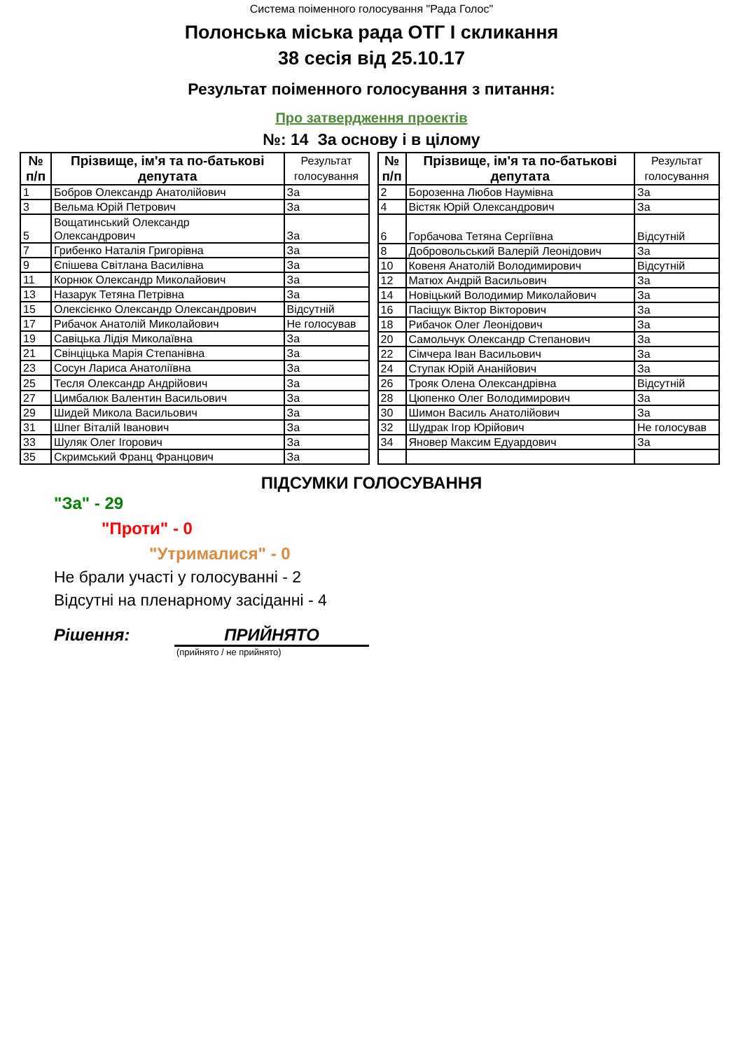Система поіменного голосування "Рада Голос"
Полонська міська рада ОТГ І скликання
38 сесія від 25.10.17
Результат поіменного голосування з питання:
Про затвердження проектів
№: 14 За основу і в цілому
| № п/п | Прізвище, ім'я та по-батькові депутата | Результат голосування |
| --- | --- | --- |
| 1 | Бобров Олександр Анатолійович | За |
| 3 | Вельма Юрій Петрович | За |
| 5 | Вощатинський Олександр Олександрович | За |
| 7 | Грибенко Наталія Григорівна | За |
| 9 | Єпішева Світлана Василівна | За |
| 11 | Корнюк Олександр Миколайович | За |
| 13 | Назарук Тетяна Петрівна | За |
| 15 | Олексієнко Олександр Олександрович | Відсутній |
| 17 | Рибачок Анатолій Миколайович | Не голосував |
| 19 | Савіцька Лідія Миколаївна | За |
| 21 | Свінціцька Марія Степанівна | За |
| 23 | Сосун Лариса Анатоліївна | За |
| 25 | Тесля Олександр Андрійович | За |
| 27 | Цимбалюк Валентин Васильович | За |
| 29 | Шидей Микола Васильович | За |
| 31 | Шпег Віталій Іванович | За |
| 33 | Шуляк Олег Ігорович | За |
| 35 | Скримський Франц Францович | За |
| № п/п | Прізвище, ім'я та по-батькові депутата | Результат голосування |
| --- | --- | --- |
| 2 | Борозенна Любов Наумівна | За |
| 4 | Вістяк Юрій Олександрович | За |
| 6 | Горбачова Тетяна Сергіївна | Відсутній |
| 8 | Добровольський Валерій Леонідович | За |
| 10 | Ковеня Анатолій Володимирович | Відсутній |
| 12 | Матюх Андрій Васильович | За |
| 14 | Новіцький Володимир Миколайович | За |
| 16 | Пасіщук Віктор Вікторович | За |
| 18 | Рибачок Олег Леонідович | За |
| 20 | Самольчук Олександр Степанович | За |
| 22 | Сімчера Іван Васильович | За |
| 24 | Ступак Юрій Ананійович | За |
| 26 | Трояк Олена Олександрівна | Відсутній |
| 28 | Цюпенко Олег Володимирович | За |
| 30 | Шимон Василь Анатолійович | За |
| 32 | Шудрак Ігор Юрійович | Не голосував |
| 34 | Яновер Максим Едуардович | За |
ПІДСУМКИ ГОЛОСУВАННЯ
"За" - 29
"Проти" - 0
"Утрималися" - 0
Не брали участі у голосуванні - 2
Відсутні на пленарному засіданні - 4
Рішення: ПРИЙНЯТО
(прийнято / не прийнято)